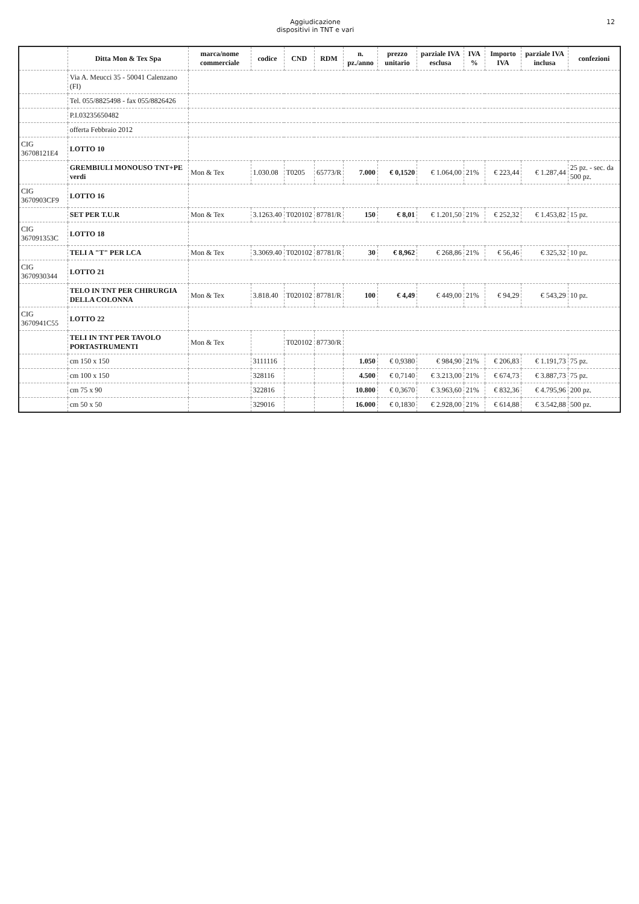Aggiudicazione
dispositivi in TNT e vari
12
| | Ditta Mon & Tex Spa | marca/nome commerciale | codice | CND | RDM | n. pz./anno | prezzo unitario | parziale IVA esclusa | IVA % | Importo IVA | parziale IVA inclusa | confezioni |
| --- | --- | --- | --- | --- | --- | --- | --- | --- | --- | --- | --- | --- |
| | Via A. Meucci 35 - 50041 Calenzano (FI) | | | | | | | | | | | |
| | Tel. 055/8825498 - fax 055/8826426 | | | | | | | | | | | |
| | P.I.03235650482 | | | | | | | | | | | |
| | offerta Febbraio 2012 | | | | | | | | | | | |
| CIG 36708121E4 | LOTTO 10 | | | | | | | | | | | |
| | GREMBIULI MONOUSO TNT+PE verdi | Mon & Tex | 1.030.08 | T0205 | 65773/R | 7.000 | € 0,1520 | € 1.064,00 | 21% | € 223,44 | € 1.287,44 | 25 pz. - sec. da 500 pz. |
| CIG 3670903CF9 | LOTTO 16 | | | | | | | | | | | |
| | SET PER T.U.R | Mon & Tex | 3.1263.40 | T020102 | 87781/R | 150 | € 8,01 | € 1.201,50 | 21% | € 252,32 | € 1.453,82 | 15 pz. |
| CIG 367091353C | LOTTO 18 | | | | | | | | | | | |
| | TELI A "T" PER LCA | Mon & Tex | 3.3069.40 | T020102 | 87781/R | 30 | € 8,962 | € 268,86 | 21% | € 56,46 | € 325,32 | 10 pz. |
| CIG 3670930344 | LOTTO 21 | | | | | | | | | | | |
| | TELO IN TNT PER CHIRURGIA DELLA COLONNA | Mon & Tex | 3.818.40 | T020102 | 87781/R | 100 | € 4,49 | € 449,00 | 21% | € 94,29 | € 543,29 | 10 pz. |
| CIG 3670941C55 | LOTTO 22 | | | | | | | | | | | |
| | TELI IN TNT PER TAVOLO PORTASTRUMENTI | Mon & Tex | | T020102 | 87730/R | | | | | | | |
| | cm 150 x 150 | | 3111116 | | | 1.050 | € 0,9380 | € 984,90 | 21% | € 206,83 | € 1.191,73 | 75 pz. |
| | cm 100 x 150 | | 328116 | | | 4.500 | € 0,7140 | € 3.213,00 | 21% | € 674,73 | € 3.887,73 | 75 pz. |
| | cm 75 x 90 | | 322816 | | | 10.800 | € 0,3670 | € 3.963,60 | 21% | € 832,36 | € 4.795,96 | 200 pz. |
| | cm 50 x 50 | | 329016 | | | 16.000 | € 0,1830 | € 2.928,00 | 21% | € 614,88 | € 3.542,88 | 500 pz. |